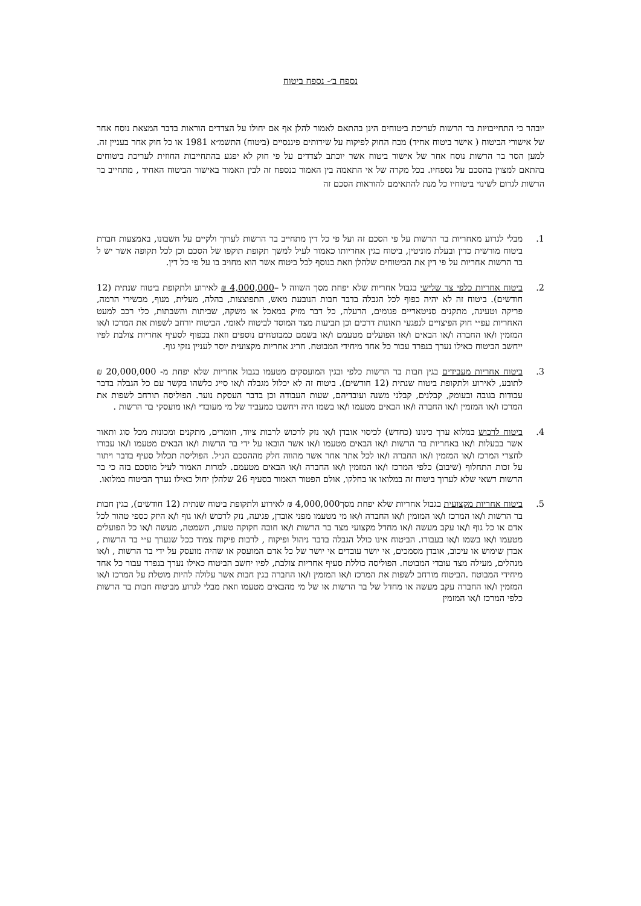נספח ב׳- נספח ביטוח
יובהר כי התחייבויות בר הרשות לעריכת ביטוחים הינן בהתאם לאמור להלן אף אם יחולו על הצדדים הוראות בדבר המצאת נוסח אחר של אישורי הביטוח ( אישר ביטוח אחיד) מכח החוק לפיקוח על שירותים פיננסיים (ביטוח) התשמ״א 1981 או כל חוק אחר בעניין זה. למען הסר בר הרשות נוסח אחר של אישור ביטוח אשר יוכתב לצדדים על פי חוק לא יפגע בהתחייבות החוזית לעריכת ביטוחים בהתאם למצוין בהסכם על נספחיו. בכל מקרה של אי התאמה בין האמור בנספח זה לבין האמור באישור הביטוח האחיד , מתחייב בר הרשות לגרום לשינוי ביטוחיו כל מנת להתאימם להוראות הסכם זה
1. מבלי לגרוע מאחריות בר הרשות על פי הסכם זה ועל פי כל דין מתחייב בר הרשות לערוך ולקיים על חשבונו, באמצעות חברת ביטוח מורשית כדין ובעלת מוניטין, ביטוח בגין אחריותו כאמור לעיל למשך תקופת תוקפו של הסכם וכן לכל תקופה אשר יש ל בר הרשות אחריות על פי דין את הביטוחים שלהלן וזאת בנוסף לכל ביטוח אשר הוא מחויב בו על פי כל דין.
2. ביטוח אחריות כלפי צד שלישי בגבול אחריות שלא יפחת מסך השווה ל –4,000,000 ₪ לאירוע ולתקופת ביטוח שנתית (12 חודשים). ביטוח זה לא יהיה כפוף לכל הגבלה בדבר חבות הנובעת מאש, התפוצצות, בהלה, מעלית, מנוף, מכשירי הרמה, פריקה וטעינה, מתקנים סניטאריים פגומים, הרעלה, כל דבר מזיק במאכל או משקה, שביתות והשבתות, כלי רכב למעט האחריות עפ״י חוק הפיצויים לנפגעי תאונות דרכים וכן תביעות מצד המוסד לביטוח לאומי. הביטוח יורחב לשפות את המרכז ו/או המזמין ו/או החברה ו/או הבאים ו/או הפועלים מטעמם ו/או בשמם כמבוטחים נוספים וזאת בכפוף לסעיף אחריות צולבת לפיו ייחשב הביטוח כאילו נערך בנפרד עבור כל אחד מיחידי המבוטח. חריג אחריות מקצועית יוסר לעניין נזקי גוף.
3. ביטוח אחריות מעבידים בגין חבות בר הרשות כלפי ובגין המועסקים מטעמו בגבול אחריות שלא יפחת מ- 20,000,000 ₪ לתובע, לאירוע ולתקופת ביטוח שנתית (12 חודשים). ביטוח זה לא יכלול מגבלה ו/או סייג כלשהו בקשר עם כל הגבלה בדבר עבודות בגובה ובעומק, קבלנים, קבלני משנה ועובדיהם, שעות העבודה וכן בדבר העסקת נוער. הפוליסה תורחב לשפות את המרכז ו/או המזמין ו/או החברה ו/או הבאים מטעמו ו/או בשמו היה ויחשבו כמעביד של מי מעובדי ו/או מועסקי בר הרשות .
4. ביטוח לרכוש במלוא ערך כינונו (כחדש) לכיסוי אובדן ו/או נזק לרכוש לרבות ציוד, חומרים, מתקנים ומכונות מכל סוג ותאור אשר בבעלות ו/או באחריות בר הרשות ו/או הבאים מטעמו ו/או אשר הובאו על ידי בר הרשות ו/או הבאים מטעמו ו/או עבורו לחצרי המרכז ו/או המזמין ו/או החברה ו/או לכל אתר אחר אשר מהווה חלק מההסכם הנ״ל. הפוליסה תכלול סעיף בדבר ויתור על זכות התחלוף (שיבוב) כלפי המרכז ו/או המזמין ו/או החברה ו/או הבאים מטעמם. למרות האמור לעיל מוסכם בזה כי בר הרשות רשאי שלא לערוך ביטוח זה במלואו או בחלקו, אולם הפטור האמור בסעיף 26 שלהלן יחול כאילו נערך הביטוח במלואו.
5. ביטוח אחריות מקצועית בגבול אחריות שלא יפחת מסך4,000,000 ₪ לאירוע ולתקופת ביטוח שנתית (12 חודשים), בגין חבות בר הרשות ו/או המרכז ו/או המזמין ו/או החברה ו/או מי מטעמו מפני אובדן, פגיעה, נזק לרכוש ו/או גוף ו/א היזק כספי טהור לכל אדם או כל גוף ו/או עקב מעשה ו/או מחדל מקצועי מצד בר הרשות ו/או חובה חקוקה טעות, השמטה, מעשה ו/או כל הפועלים מטעמו ו/או בשמו ו/או בעבורו. הביטוח אינו כולל הגבלה בדבר ניהול ופיקוח , לרבות פיקוח צמוד ככל שנערך ע״י בר הרשות , אבדן שימוש או עיכוב, אובדן מסמכים, אי יושר עובדים אי יושר של כל אדם המועסק או שהיה מועסק על ידי בר הרשות , ו/או מנהלים, מעילה מצד עובדי המבוטח. הפוליסה כוללת סעיף אחריות צולבת, לפיו יחשב הביטוח כאילו נערך בנפרד עבור כל אחד מיחידי המבוטח .הביטוח מורחב לשפות את המרכז ו/או המזמין ו/או החברה בגין חבות אשר עלולה להיות מוטלת על המרכז ו/או המזמין ו/או החברה עקב מעשה או מחדל של בר הרשות או של מי מהבאים מטעמו וזאת מבלי לגרוע מביטוח חבות בר הרשות כלפי המרכז ו/או המזמין